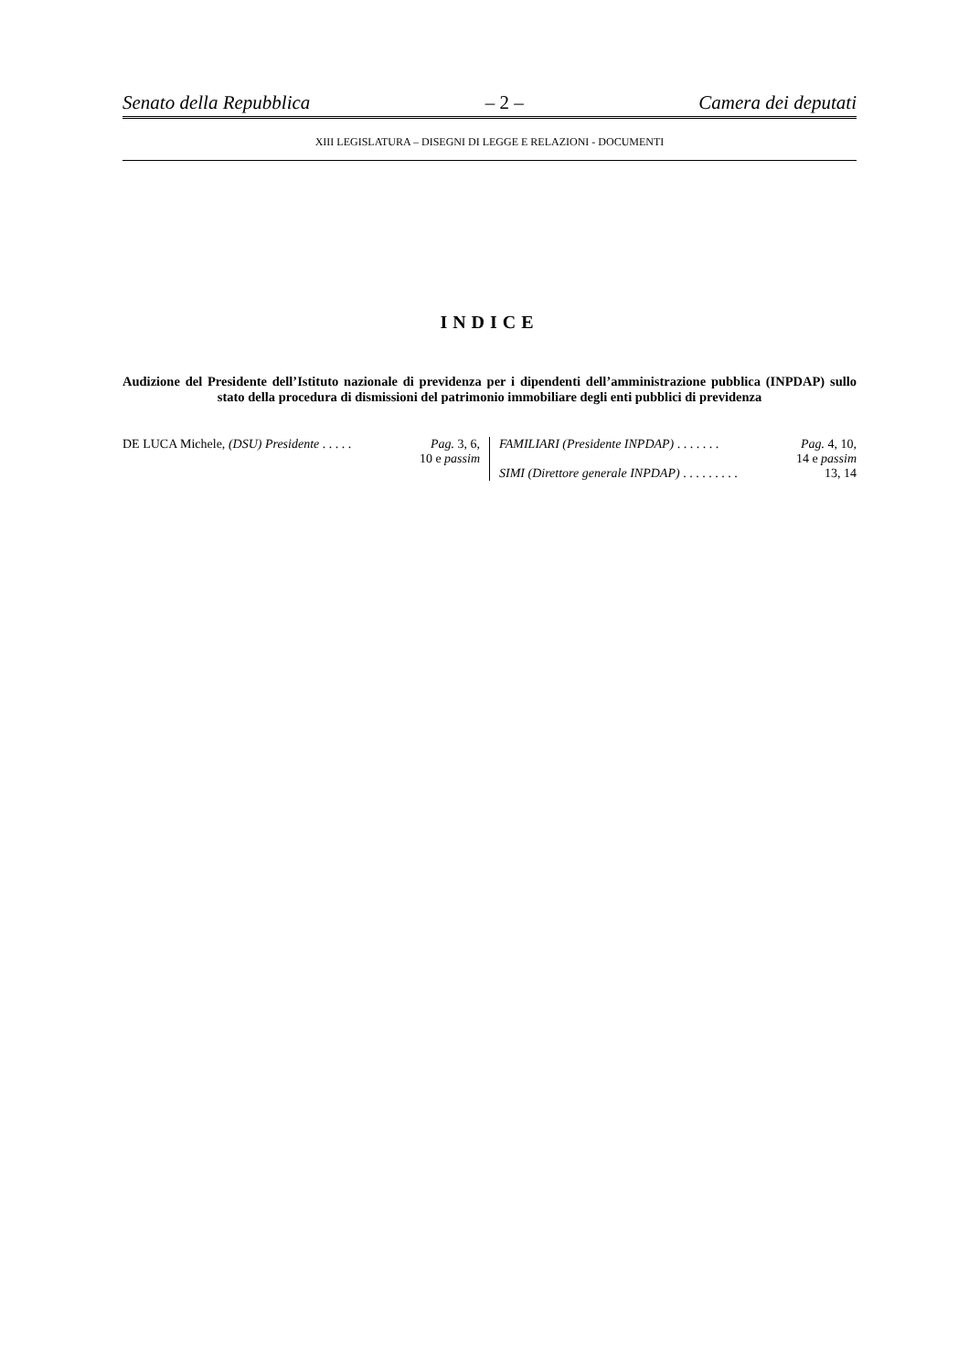Senato della Repubblica – 2 – Camera dei deputati
XIII LEGISLATURA – DISEGNI DI LEGGE E RELAZIONI - DOCUMENTI
INDICE
Audizione del Presidente dell’Istituto nazionale di previdenza per i dipendenti dell’amministrazione pubblica (INPDAP) sullo stato della procedura di dismissioni del patrimonio immobiliare degli enti pubblici di previdenza
DE LUCA Michele, (DSU) Presidente . . . . . Pag. 3, 6,
10 e passim
FAMILIARI (Presidente INPDAP) . . . . . . . Pag. 4, 10,
14 e passim
SIMI (Direttore generale INPDAP) . . . . . . . . . 13, 14